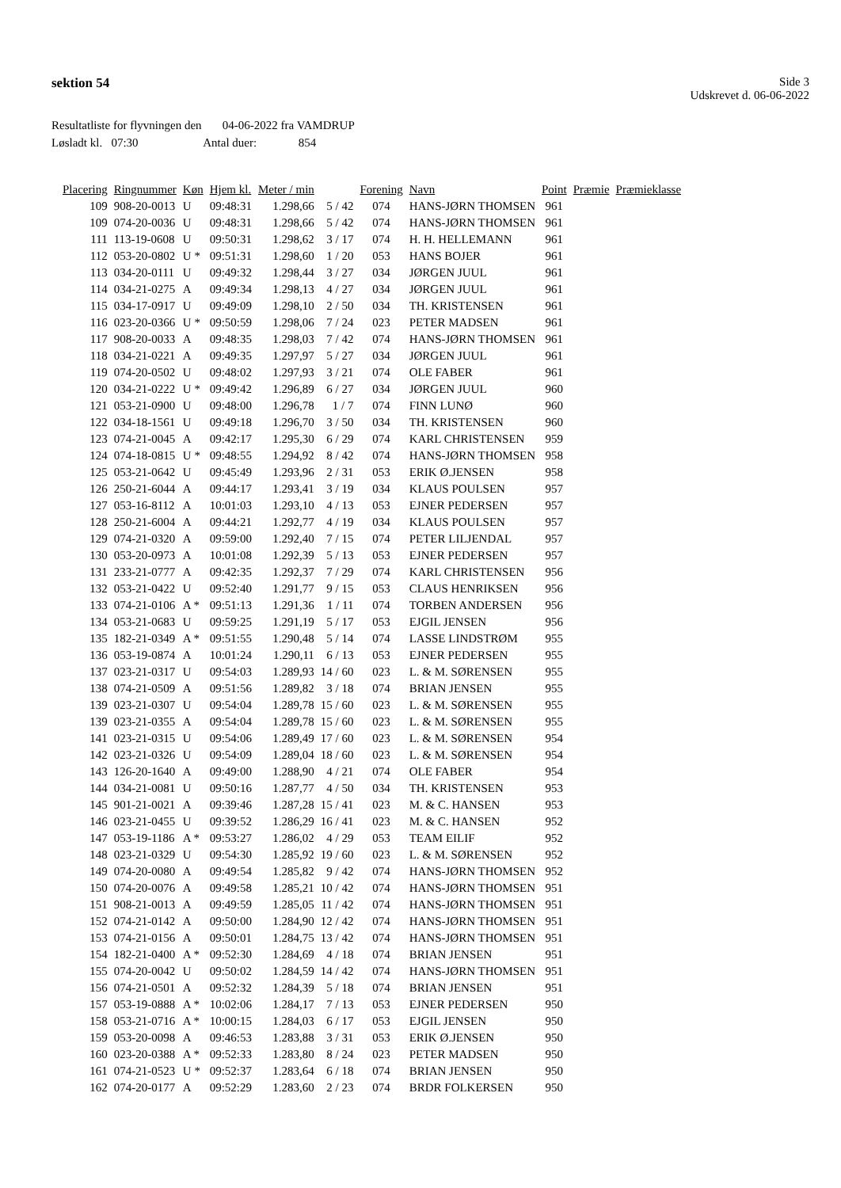sektion 54 Side 3
Udskrevet d. 06-06-2022
Resultatliste for flyvningen den 04-06-2022 fra VAMDRUP
Løsladt kl. 07:30 Antal duer: 854
| Placering | Ringnummer | Køn | Hjem kl. | Meter / min | | Forening | Navn | Point | Præmie | Præmieklasse |
| --- | --- | --- | --- | --- | --- | --- | --- | --- | --- | --- |
| 109 | 908-20-0013 | U | 09:48:31 | 1.298,66 | 5 / 42 | 074 | HANS-JØRN THOMSEN | 961 | | |
| 109 | 074-20-0036 | U | 09:48:31 | 1.298,66 | 5 / 42 | 074 | HANS-JØRN THOMSEN | 961 | | |
| 111 | 113-19-0608 | U | 09:50:31 | 1.298,62 | 3 / 17 | 074 | H. H. HELLEMANN | 961 | | |
| 112 | 053-20-0802 | U * | 09:51:31 | 1.298,60 | 1 / 20 | 053 | HANS BOJER | 961 | | |
| 113 | 034-20-0111 | U | 09:49:32 | 1.298,44 | 3 / 27 | 034 | JØRGEN JUUL | 961 | | |
| 114 | 034-21-0275 | A | 09:49:34 | 1.298,13 | 4 / 27 | 034 | JØRGEN JUUL | 961 | | |
| 115 | 034-17-0917 | U | 09:49:09 | 1.298,10 | 2 / 50 | 034 | TH. KRISTENSEN | 961 | | |
| 116 | 023-20-0366 | U * | 09:50:59 | 1.298,06 | 7 / 24 | 023 | PETER MADSEN | 961 | | |
| 117 | 908-20-0033 | A | 09:48:35 | 1.298,03 | 7 / 42 | 074 | HANS-JØRN THOMSEN | 961 | | |
| 118 | 034-21-0221 | A | 09:49:35 | 1.297,97 | 5 / 27 | 034 | JØRGEN JUUL | 961 | | |
| 119 | 074-20-0502 | U | 09:48:02 | 1.297,93 | 3 / 21 | 074 | OLE FABER | 961 | | |
| 120 | 034-21-0222 | U * | 09:49:42 | 1.296,89 | 6 / 27 | 034 | JØRGEN JUUL | 960 | | |
| 121 | 053-21-0900 | U | 09:48:00 | 1.296,78 | 1 / 7 | 074 | FINN LUNØ | 960 | | |
| 122 | 034-18-1561 | U | 09:49:18 | 1.296,70 | 3 / 50 | 034 | TH. KRISTENSEN | 960 | | |
| 123 | 074-21-0045 | A | 09:42:17 | 1.295,30 | 6 / 29 | 074 | KARL CHRISTENSEN | 959 | | |
| 124 | 074-18-0815 | U * | 09:48:55 | 1.294,92 | 8 / 42 | 074 | HANS-JØRN THOMSEN | 958 | | |
| 125 | 053-21-0642 | U | 09:45:49 | 1.293,96 | 2 / 31 | 053 | ERIK Ø.JENSEN | 958 | | |
| 126 | 250-21-6044 | A | 09:44:17 | 1.293,41 | 3 / 19 | 034 | KLAUS POULSEN | 957 | | |
| 127 | 053-16-8112 | A | 10:01:03 | 1.293,10 | 4 / 13 | 053 | EJNER PEDERSEN | 957 | | |
| 128 | 250-21-6004 | A | 09:44:21 | 1.292,77 | 4 / 19 | 034 | KLAUS POULSEN | 957 | | |
| 129 | 074-21-0320 | A | 09:59:00 | 1.292,40 | 7 / 15 | 074 | PETER LILJENDAL | 957 | | |
| 130 | 053-20-0973 | A | 10:01:08 | 1.292,39 | 5 / 13 | 053 | EJNER PEDERSEN | 957 | | |
| 131 | 233-21-0777 | A | 09:42:35 | 1.292,37 | 7 / 29 | 074 | KARL CHRISTENSEN | 956 | | |
| 132 | 053-21-0422 | U | 09:52:40 | 1.291,77 | 9 / 15 | 053 | CLAUS HENRIKSEN | 956 | | |
| 133 | 074-21-0106 | A * | 09:51:13 | 1.291,36 | 1 / 11 | 074 | TORBEN ANDERSEN | 956 | | |
| 134 | 053-21-0683 | U | 09:59:25 | 1.291,19 | 5 / 17 | 053 | EJGIL JENSEN | 956 | | |
| 135 | 182-21-0349 | A * | 09:51:55 | 1.290,48 | 5 / 14 | 074 | LASSE LINDSTRØM | 955 | | |
| 136 | 053-19-0874 | A | 10:01:24 | 1.290,11 | 6 / 13 | 053 | EJNER PEDERSEN | 955 | | |
| 137 | 023-21-0317 | U | 09:54:03 | 1.289,93 | 14 / 60 | 023 | L. & M. SØRENSEN | 955 | | |
| 138 | 074-21-0509 | A | 09:51:56 | 1.289,82 | 3 / 18 | 074 | BRIAN JENSEN | 955 | | |
| 139 | 023-21-0307 | U | 09:54:04 | 1.289,78 | 15 / 60 | 023 | L. & M. SØRENSEN | 955 | | |
| 139 | 023-21-0355 | A | 09:54:04 | 1.289,78 | 15 / 60 | 023 | L. & M. SØRENSEN | 955 | | |
| 141 | 023-21-0315 | U | 09:54:06 | 1.289,49 | 17 / 60 | 023 | L. & M. SØRENSEN | 954 | | |
| 142 | 023-21-0326 | U | 09:54:09 | 1.289,04 | 18 / 60 | 023 | L. & M. SØRENSEN | 954 | | |
| 143 | 126-20-1640 | A | 09:49:00 | 1.288,90 | 4 / 21 | 074 | OLE FABER | 954 | | |
| 144 | 034-21-0081 | U | 09:50:16 | 1.287,77 | 4 / 50 | 034 | TH. KRISTENSEN | 953 | | |
| 145 | 901-21-0021 | A | 09:39:46 | 1.287,28 | 15 / 41 | 023 | M. & C. HANSEN | 953 | | |
| 146 | 023-21-0455 | U | 09:39:52 | 1.286,29 | 16 / 41 | 023 | M. & C. HANSEN | 952 | | |
| 147 | 053-19-1186 | A * | 09:53:27 | 1.286,02 | 4 / 29 | 053 | TEAM EILIF | 952 | | |
| 148 | 023-21-0329 | U | 09:54:30 | 1.285,92 | 19 / 60 | 023 | L. & M. SØRENSEN | 952 | | |
| 149 | 074-20-0080 | A | 09:49:54 | 1.285,82 | 9 / 42 | 074 | HANS-JØRN THOMSEN | 952 | | |
| 150 | 074-20-0076 | A | 09:49:58 | 1.285,21 | 10 / 42 | 074 | HANS-JØRN THOMSEN | 951 | | |
| 151 | 908-21-0013 | A | 09:49:59 | 1.285,05 | 11 / 42 | 074 | HANS-JØRN THOMSEN | 951 | | |
| 152 | 074-21-0142 | A | 09:50:00 | 1.284,90 | 12 / 42 | 074 | HANS-JØRN THOMSEN | 951 | | |
| 153 | 074-21-0156 | A | 09:50:01 | 1.284,75 | 13 / 42 | 074 | HANS-JØRN THOMSEN | 951 | | |
| 154 | 182-21-0400 | A * | 09:52:30 | 1.284,69 | 4 / 18 | 074 | BRIAN JENSEN | 951 | | |
| 155 | 074-20-0042 | U | 09:50:02 | 1.284,59 | 14 / 42 | 074 | HANS-JØRN THOMSEN | 951 | | |
| 156 | 074-21-0501 | A | 09:52:32 | 1.284,39 | 5 / 18 | 074 | BRIAN JENSEN | 951 | | |
| 157 | 053-19-0888 | A * | 10:02:06 | 1.284,17 | 7 / 13 | 053 | EJNER PEDERSEN | 950 | | |
| 158 | 053-21-0716 | A * | 10:00:15 | 1.284,03 | 6 / 17 | 053 | EJGIL JENSEN | 950 | | |
| 159 | 053-20-0098 | A | 09:46:53 | 1.283,88 | 3 / 31 | 053 | ERIK Ø.JENSEN | 950 | | |
| 160 | 023-20-0388 | A * | 09:52:33 | 1.283,80 | 8 / 24 | 023 | PETER MADSEN | 950 | | |
| 161 | 074-21-0523 | U * | 09:52:37 | 1.283,64 | 6 / 18 | 074 | BRIAN JENSEN | 950 | | |
| 162 | 074-20-0177 | A | 09:52:29 | 1.283,60 | 2 / 23 | 074 | BRDR FOLKERSEN | 950 | | |